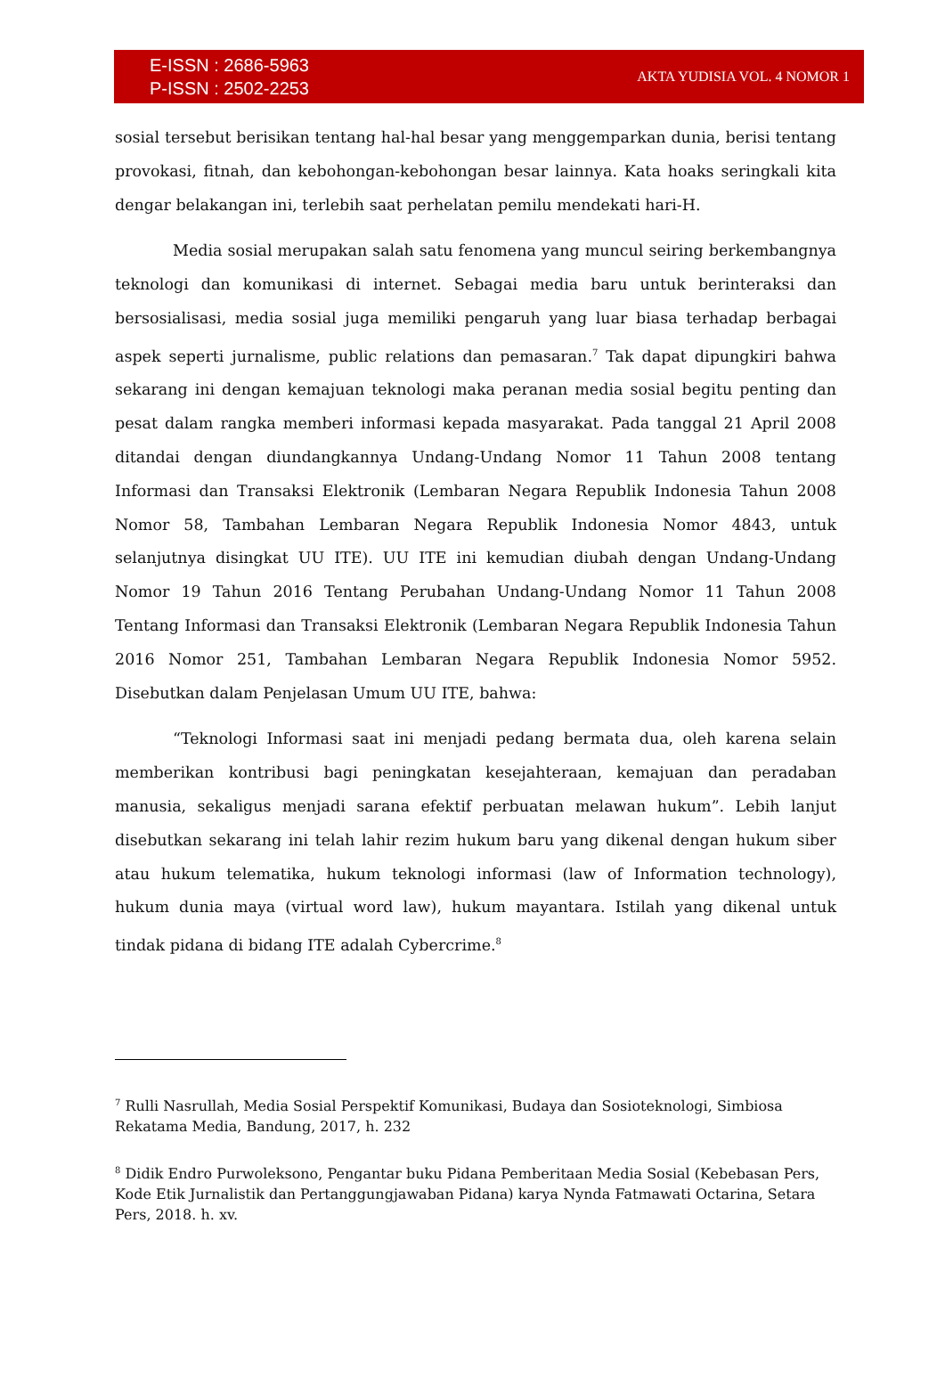E-ISSN : 2686-5963
P-ISSN : 2502-2253
AKTA YUDISIA VOL. 4 NOMOR 1
sosial tersebut berisikan tentang hal-hal besar yang menggemparkan dunia, berisi tentang provokasi, fitnah, dan kebohongan-kebohongan besar lainnya. Kata hoaks seringkali kita dengar belakangan ini, terlebih saat perhelatan pemilu mendekati hari-H.
Media sosial merupakan salah satu fenomena yang muncul seiring berkembangnya teknologi dan komunikasi di internet. Sebagai media baru untuk berinteraksi dan bersosialisasi, media sosial juga memiliki pengaruh yang luar biasa terhadap berbagai aspek seperti jurnalisme, public relations dan pemasaran.<sup>7</sup> Tak dapat dipungkiri bahwa sekarang ini dengan kemajuan teknologi maka peranan media sosial begitu penting dan pesat dalam rangka memberi informasi kepada masyarakat. Pada tanggal 21 April 2008 ditandai dengan diundangkannya Undang-Undang Nomor 11 Tahun 2008 tentang Informasi dan Transaksi Elektronik (Lembaran Negara Republik Indonesia Tahun 2008 Nomor 58, Tambahan Lembaran Negara Republik Indonesia Nomor 4843, untuk selanjutnya disingkat UU ITE). UU ITE ini kemudian diubah dengan Undang-Undang Nomor 19 Tahun 2016 Tentang Perubahan Undang-Undang Nomor 11 Tahun 2008 Tentang Informasi dan Transaksi Elektronik (Lembaran Negara Republik Indonesia Tahun 2016 Nomor 251, Tambahan Lembaran Negara Republik Indonesia Nomor 5952. Disebutkan dalam Penjelasan Umum UU ITE, bahwa:
“Teknologi Informasi saat ini menjadi pedang bermata dua, oleh karena selain memberikan kontribusi bagi peningkatan kesejahteraan, kemajuan dan peradaban manusia, sekaligus menjadi sarana efektif perbuatan melawan hukum”. Lebih lanjut disebutkan sekarang ini telah lahir rezim hukum baru yang dikenal dengan hukum siber atau hukum telematika, hukum teknologi informasi (law of Information technology), hukum dunia maya (virtual word law), hukum mayantara. Istilah yang dikenal untuk tindak pidana di bidang ITE adalah Cybercrime.<sup>8</sup>
<sup>7</sup> Rulli Nasrullah, Media Sosial Perspektif Komunikasi, Budaya dan Sosioteknologi, Simbiosa Rekatama Media, Bandung, 2017, h. 232
<sup>8</sup> Didik Endro Purwoleksono, Pengantar buku Pidana Pemberitaan Media Sosial (Kebebasan Pers, Kode Etik Jurnalistik dan Pertanggungjawaban Pidana) karya Nynda Fatmawati Octarina, Setara Pers, 2018. h. xv.